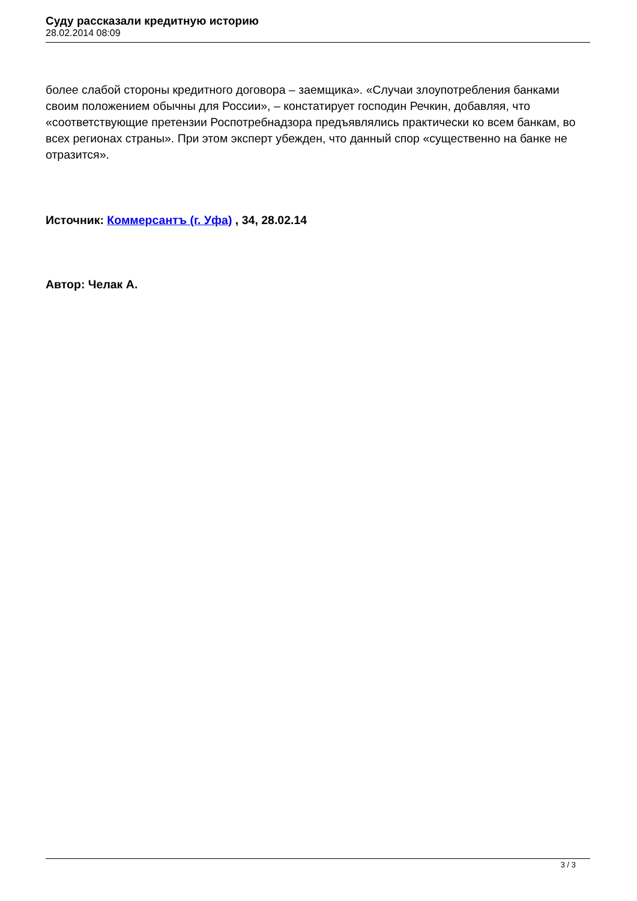Суду рассказали кредитную историю
28.02.2014 08:09
более слабой стороны кредитного договора – заемщика». «Случаи злоупотребления банками своим положением обычны для России», – констатирует господин Речкин, добавляя, что «соответствующие претензии Роспотребнадзора предъявлялись практически ко всем банкам, во всех регионах страны». При этом эксперт убежден, что данный спор «существенно на банке не отразится».
Источник: Коммерсантъ (г. Уфа) , 34, 28.02.14
Автор: Челак А.
3 / 3